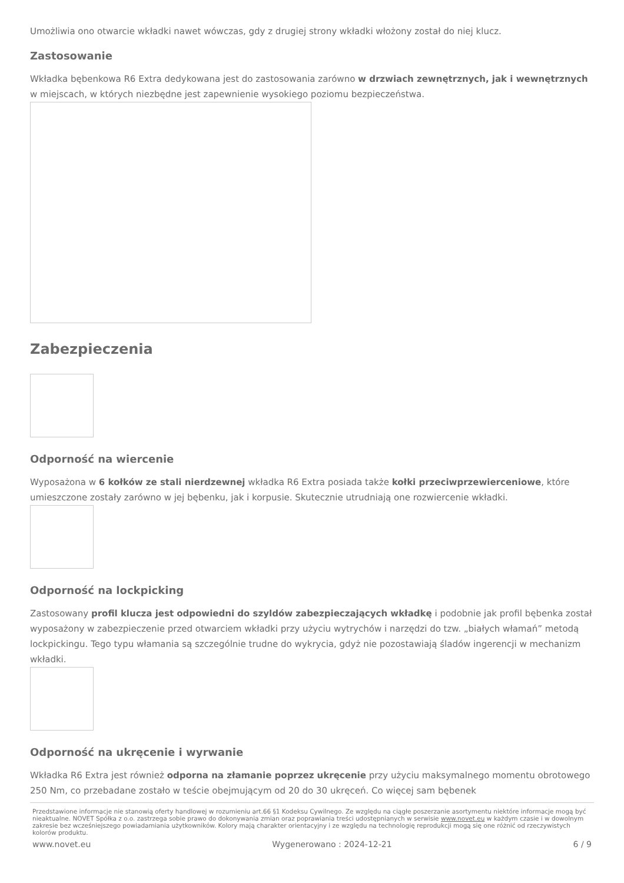Umożliwia ono otwarcie wkładki nawet wówczas, gdy z drugiej strony wkładki włożony został do niej klucz.
Zastosowanie
Wkładka bębenkowa R6 Extra dedykowana jest do zastosowania zarówno w drzwiach zewnętrznych, jak i wewnętrznych w miejscach, w których niezbędne jest zapewnienie wysokiego poziomu bezpieczeństwa.
Zabezpieczenia
Odporność na wiercenie
Wyposażona w 6 kołków ze stali nierdzewnej wkładka R6 Extra posiada także kołki przeciwprzewierceniowe, które umieszczone zostały zarówno w jej bębenku, jak i korpusie. Skutecznie utrudniają one rozwiercenie wkładki.
Odporność na lockpicking
Zastosowany profil klucza jest odpowiedni do szyldów zabezpieczających wkładkę i podobnie jak profil bębenka został wyposażony w zabezpieczenie przed otwarciem wkładki przy użyciu wytrychów i narzędzi do tzw. „białych włamań” metodą lockpickingu. Tego typu włamania są szczególnie trudne do wykrycia, gdyż nie pozostawiają śladów ingerencji w mechanizm wkładki.
Odporność na ukręcenie i wyrwanie
Wkładka R6 Extra jest również odporna na złamanie poprzez ukręcenie przy użyciu maksymalnego momentu obrotowego 250 Nm, co przebadane zostało w teście obejmującym od 20 do 30 ukręceń. Co więcej sam bębenek
Przedstawione informacje nie stanowią oferty handlowej w rozumieniu art.66 §1 Kodeksu Cywilnego. Ze względu na ciągłe poszerzanie asortymentu niektóre informacje mogą być nieaktualne. NOVET Spółka z o.o. zastrzega sobie prawo do dokonywania zmian oraz poprawiania treści udostępnianych w serwisie www.novet.eu w każdym czasie i w dowolnym zakresie bez wcześniejszego powiadamiania użytkowników. Kolory mają charakter orientacyjny i ze względu na technologię reprodukcji mogą się one różnić od rzeczywistych kolorów produktu.
www.novet.eu Wygenerowano : 2024-12-21 6 / 9